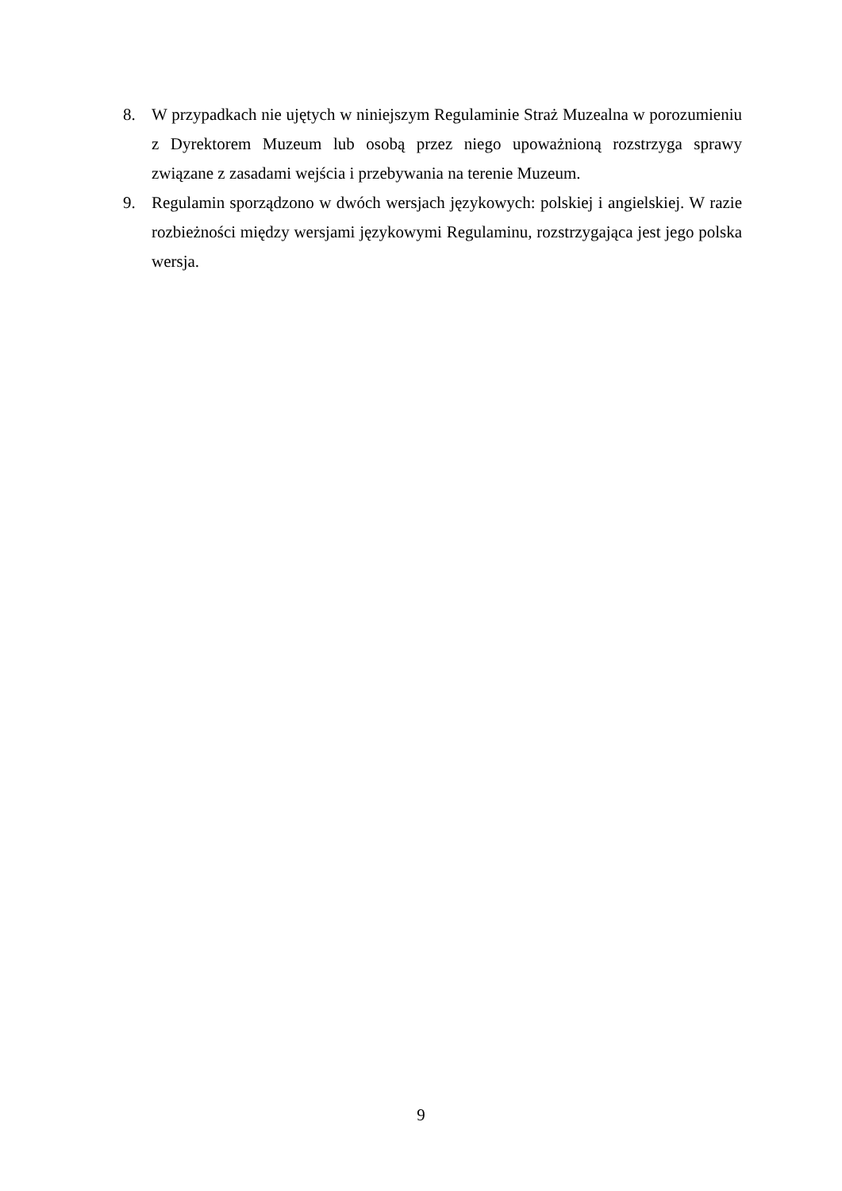8. W przypadkach nie ujętych w niniejszym Regulaminie Straż Muzealna w porozumieniu z Dyrektorem Muzeum lub osobą przez niego upoważnioną rozstrzyga sprawy związane z zasadami wejścia i przebywania na terenie Muzeum.
9. Regulamin sporządzono w dwóch wersjach językowych: polskiej i angielskiej. W razie rozbieżności między wersjami językowymi Regulaminu, rozstrzygająca jest jego polska wersja.
9